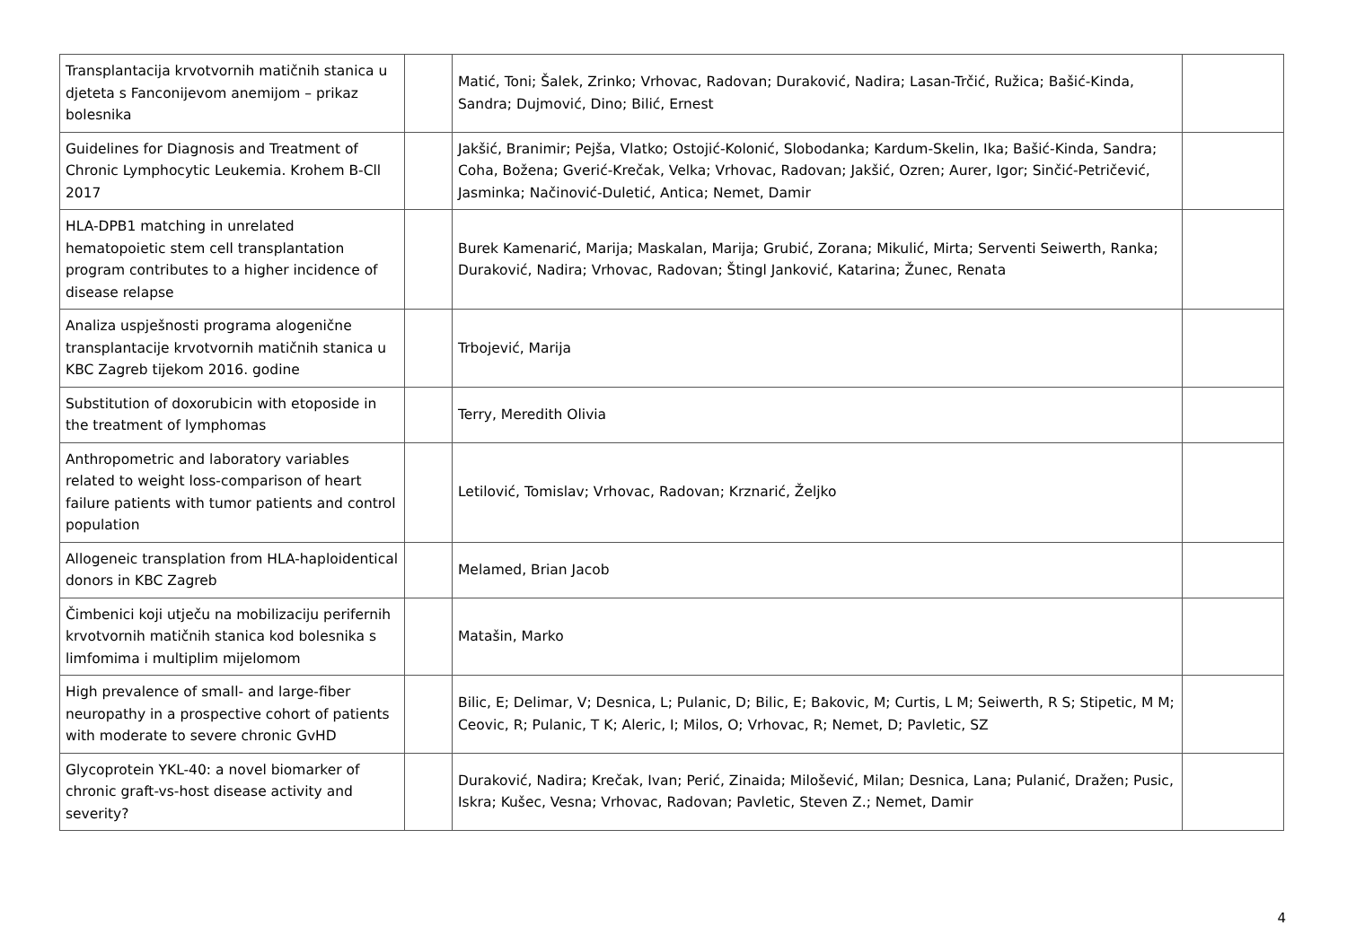| Transplantacija krvotvornih matičnih stanica u djeteta s Fanconijevom anemijom – prikaz bolesnika | | Matić, Toni; Šalek, Zrinko; Vrhovac, Radovan; Duraković, Nadira; Lasan-Trčić, Ružica; Bašić-Kinda, Sandra; Dujmović, Dino; Bilić, Ernest | |
| Guidelines for Diagnosis and Treatment of Chronic Lymphocytic Leukemia. Krohem B-Cll 2017 | | Jakšić, Branimir; Pejša, Vlatko; Ostojić-Kolonić, Slobodanka; Kardum-Skelin, Ika; Bašić-Kinda, Sandra; Coha, Božena; Gverić-Krečak, Velka; Vrhovac, Radovan; Jakšić, Ozren; Aurer, Igor; Sinčić-Petričević, Jasminka; Načinović-Duletić, Antica; Nemet, Damir | |
| HLA-DPB1 matching in unrelated hematopoietic stem cell transplantation program contributes to a higher incidence of disease relapse | | Burek Kamenarić, Marija; Maskalan, Marija; Grubić, Zorana; Mikulić, Mirta; Serventi Seiwerth, Ranka; Duraković, Nadira; Vrhovac, Radovan; Štingl Janković, Katarina; Žunec, Renata | |
| Analiza uspješnosti programa alogenične transplantacije krvotvornih matičnih stanica u KBC Zagreb tijekom 2016. godine | | Trbojević, Marija | |
| Substitution of doxorubicin with etoposide in the treatment of lymphomas | | Terry, Meredith Olivia | |
| Anthropometric and laboratory variables related to weight loss-comparison of heart failure patients with tumor patients and control population | | Letilović, Tomislav; Vrhovac, Radovan; Krznarić, Željko | |
| Allogeneic transplation from HLA-haploidentical donors in KBC Zagreb | | Melamed, Brian Jacob | |
| Čimbenici koji utječu na mobilizaciju perifernih krvotvornih matičnih stanica kod bolesnika s limfomima i multiplim mijelomom | | Matašin, Marko | |
| High prevalence of small- and large-fiber neuropathy in a prospective cohort of patients with moderate to severe chronic GvHD | | Bilic, E; Delimar, V; Desnica, L; Pulanic, D; Bilic, E; Bakovic, M; Curtis, L M; Seiwerth, R S; Stipetic, M M; Ceovic, R; Pulanic, T K; Aleric, I; Milos, O; Vrhovac, R; Nemet, D; Pavletic, SZ | |
| Glycoprotein YKL-40: a novel biomarker of chronic graft-vs-host disease activity and severity? | | Duraković, Nadira; Krečak, Ivan; Perić, Zinaida; Milošević, Milan; Desnica, Lana; Pulanić, Dražen; Pusic, Iskra; Kušec, Vesna; Vrhovac, Radovan; Pavletic, Steven Z.; Nemet, Damir | |
4